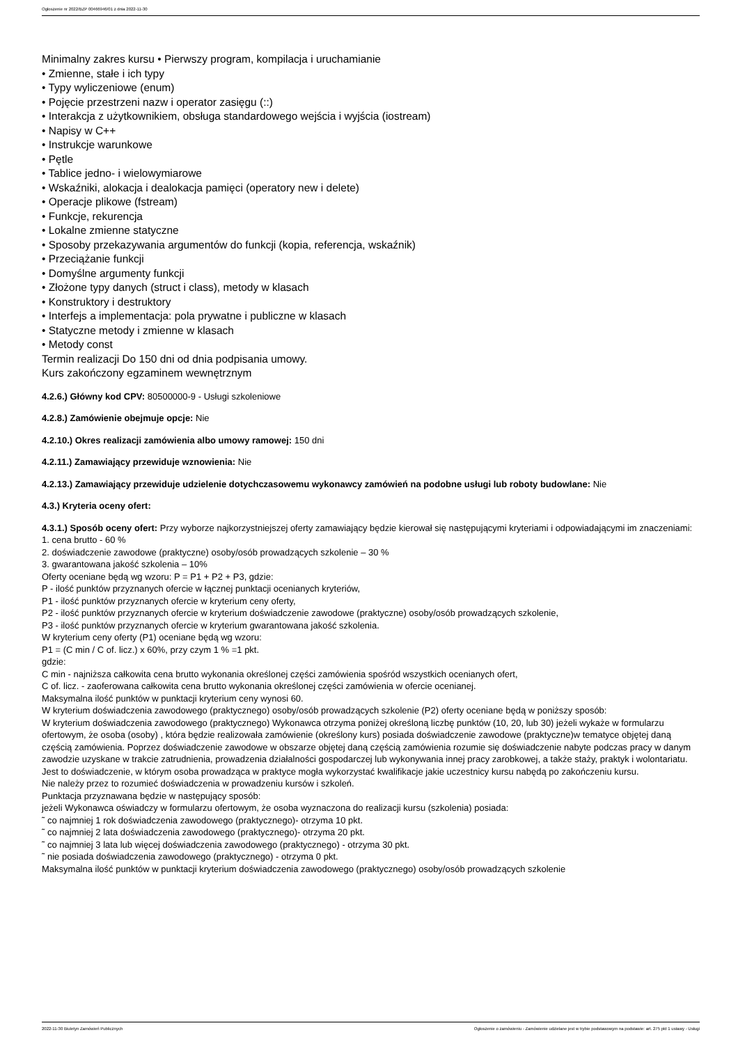Ogłoszenie nr 2022/BZP 00466946/01 z dnia 2022-11-30
Minimalny zakres kursu • Pierwszy program, kompilacja i uruchamianie
• Zmienne, stałe i ich typy
• Typy wyliczeniowe (enum)
• Pojęcie przestrzeni nazw i operator zasięgu (::)
• Interakcja z użytkownikiem, obsługa standardowego wejścia i wyjścia (iostream)
• Napisy w C++
• Instrukcje warunkowe
• Pętle
• Tablice jedno- i wielowymiarowe
• Wskaźniki, alokacja i dealokacja pamięci (operatory new i delete)
• Operacje plikowe (fstream)
• Funkcje, rekurencja
• Lokalne zmienne statyczne
• Sposoby przekazywania argumentów do funkcji (kopia, referencja, wskaźnik)
• Przeciążanie funkcji
• Domyślne argumenty funkcji
• Złożone typy danych (struct i class), metody w klasach
• Konstruktory i destruktory
• Interfejs a implementacja: pola prywatne i publiczne w klasach
• Statyczne metody i zmienne w klasach
• Metody const
Termin realizacji Do 150 dni od dnia podpisania umowy.
Kurs zakończony egzaminem wewnętrznym
4.2.6.) Główny kod CPV: 80500000-9 - Usługi szkoleniowe
4.2.8.) Zamówienie obejmuje opcje: Nie
4.2.10.) Okres realizacji zamówienia albo umowy ramowej: 150 dni
4.2.11.) Zamawiający przewiduje wznowienia: Nie
4.2.13.) Zamawiający przewiduje udzielenie dotychczasowemu wykonawcy zamówień na podobne usługi lub roboty budowlane: Nie
4.3.) Kryteria oceny ofert:
4.3.1.) Sposób oceny ofert: Przy wyborze najkorzystniejszej oferty zamawiający będzie kierował się następującymi kryteriami i odpowiadającymi im znaczeniami:
1. cena brutto - 60 %
2. doświadczenie zawodowe (praktyczne) osoby/osób prowadzących szkolenie – 30 %
3. gwarantowana jakość szkolenia – 10%
Oferty oceniane będą wg wzoru: P = P1 + P2 + P3, gdzie:
P - ilość punktów przyznanych ofercie w łącznej punktacji ocenianych kryteriów,
P1 - ilość punktów przyznanych ofercie w kryterium ceny oferty,
P2 - ilość punktów przyznanych ofercie w kryterium doświadczenie zawodowe (praktyczne) osoby/osób prowadzących szkolenie,
P3 - ilość punktów przyznanych ofercie w kryterium gwarantowana jakość szkolenia.
W kryterium ceny oferty (P1) oceniane będą wg wzoru:
P1 = (C min / C of. licz.) x 60%, przy czym 1 % =1 pkt.
gdzie:
C min - najniższa całkowita cena brutto wykonania określonej części zamówienia spośród wszystkich ocenianych ofert,
C of. licz. - zaoferowana całkowita cena brutto wykonania określonej części zamówienia w ofercie ocenianej.
Maksymalna ilość punktów w punktacji kryterium ceny wynosi 60.
W kryterium doświadczenia zawodowego (praktycznego) osoby/osób prowadzących szkolenie (P2) oferty oceniane będą w poniższy sposób:
W kryterium doświadczenia zawodowego (praktycznego) Wykonawca otrzyma poniżej określoną liczbę punktów (10, 20, lub 30) jeżeli wykaże w formularzu ofertowym, że osoba (osoby) , która będzie realizowała zamówienie (określony kurs) posiada doświadczenie zawodowe (praktyczne)w tematyce objętej daną częścią zamówienia. Poprzez doświadczenie zawodowe w obszarze objętej daną częścią zamówienia rozumie się doświadczenie nabyte podczas pracy w danym zawodzie uzyskane w trakcie zatrudnienia, prowadzenia działalności gospodarczej lub wykonywania innej pracy zarobkowej, a także staży, praktyk i wolontariatu. Jest to doświadczenie, w którym osoba prowadząca w praktyce mogła wykorzystać kwalifikacje jakie uczestnicy kursu nabędą po zakończeniu kursu.
Nie należy przez to rozumieć doświadczenia w prowadzeniu kursów i szkoleń.
Punktacja przyznawana będzie w następujący sposób:
jeżeli Wykonawca oświadczy w formularzu ofertowym, że osoba wyznaczona do realizacji kursu (szkolenia) posiada:
˜ co najmniej 1 rok doświadczenia zawodowego (praktycznego)- otrzyma 10 pkt.
˜ co najmniej 2 lata doświadczenia zawodowego (praktycznego)- otrzyma 20 pkt.
˜ co najmniej 3 lata lub więcej doświadczenia zawodowego (praktycznego) - otrzyma 30 pkt.
˜ nie posiada doświadczenia zawodowego (praktycznego) - otrzyma 0 pkt.
Maksymalna ilość punktów w punktacji kryterium doświadczenia zawodowego (praktycznego) osoby/osób prowadzących szkolenie
2022-11-30 Biuletyn Zamówień Publicznych Ogłoszenie o zamówieniu - Zamówienie udzielane jest w trybie podstawowym na podstawie: art. 275 pkt 1 ustawy - Usługi